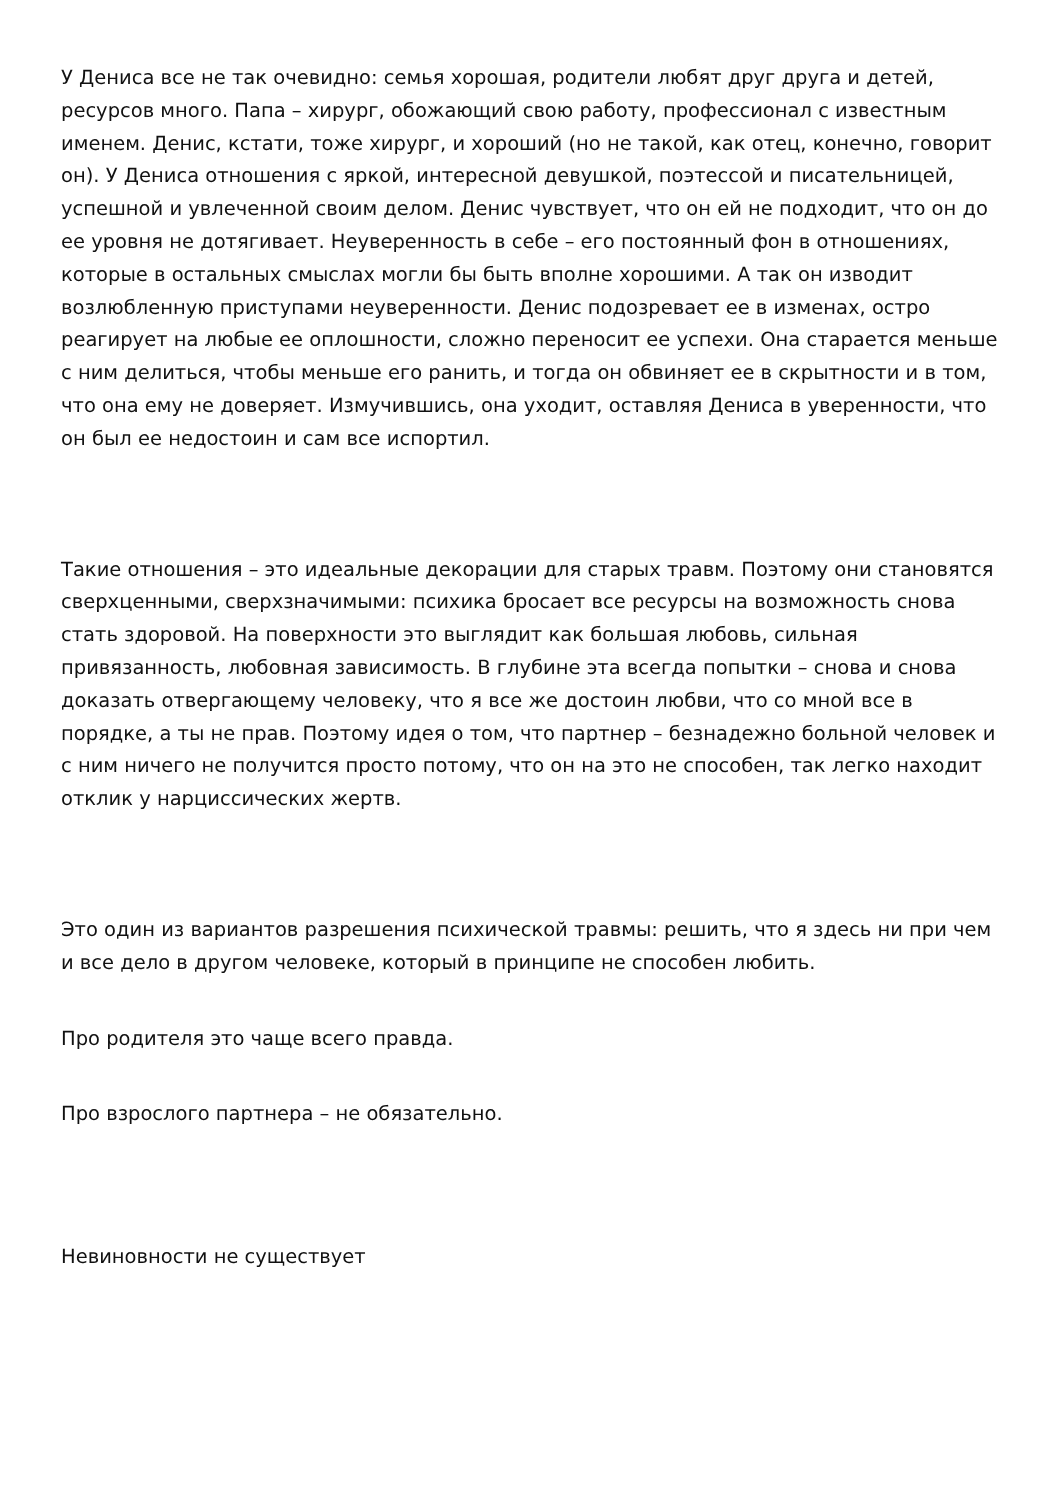У Дениса все не так очевидно: семья хорошая, родители любят друг друга и детей, ресурсов много. Папа – хирург, обожающий свою работу, профессионал с известным именем. Денис, кстати, тоже хирург, и хороший (но не такой, как отец, конечно, говорит он). У Дениса отношения с яркой, интересной девушкой, поэтессой и писательницей, успешной и увлеченной своим делом. Денис чувствует, что он ей не подходит, что он до ее уровня не дотягивает. Неуверенность в себе – его постоянный фон в отношениях, которые в остальных смыслах могли бы быть вполне хорошими. А так он изводит возлюбленную приступами неуверенности. Денис подозревает ее в изменах, остро реагирует на любые ее оплошности, сложно переносит ее успехи. Она старается меньше с ним делиться, чтобы меньше его ранить, и тогда он обвиняет ее в скрытности и в том, что она ему не доверяет. Измучившись, она уходит, оставляя Дениса в уверенности, что он был ее недостоин и сам все испортил.
Такие отношения – это идеальные декорации для старых травм. Поэтому они становятся сверхценными, сверхзначимыми: психика бросает все ресурсы на возможность снова стать здоровой. На поверхности это выглядит как большая любовь, сильная привязанность, любовная зависимость. В глубине эта всегда попытки – снова и снова доказать отвергающему человеку, что я все же достоин любви, что со мной все в порядке, а ты не прав. Поэтому идея о том, что партнер – безнадежно больной человек и с ним ничего не получится просто потому, что он на это не способен, так легко находит отклик у нарциссических жертв.
Это один из вариантов разрешения психической травмы: решить, что я здесь ни при чем и все дело в другом человеке, который в принципе не способен любить.
Про родителя это чаще всего правда.
Про взрослого партнера – не обязательно.
Невиновности не существует